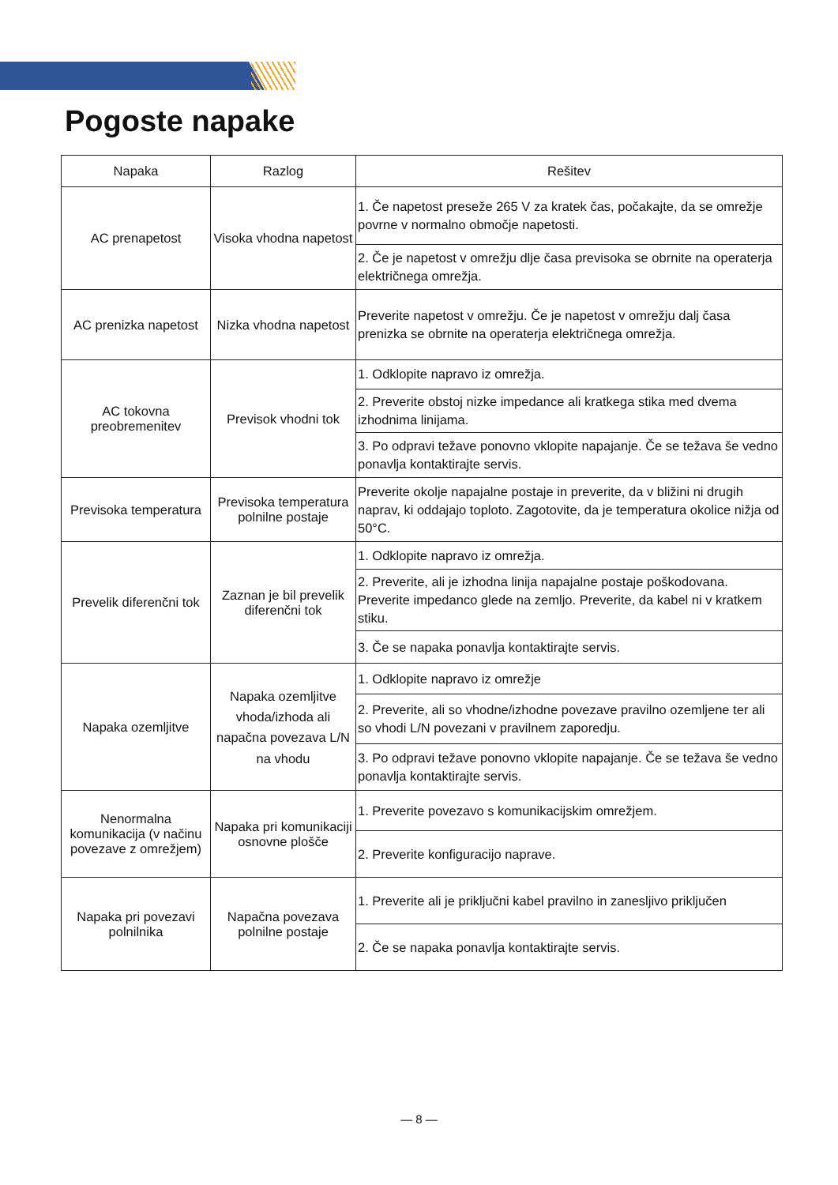Pogoste napake
| Napaka | Razlog | Rešitev |
| --- | --- | --- |
| AC prenapetost | Visoka vhodna napetost | 1. Če napetost preseže 265 V za kratek čas, počakajte, da se omrežje povrne v normalno območje napetosti. |
| | | 2. Če je napetost v omrežju dlje časa previsoka se obrnite na operaterja električnega omrežja. |
| AC prenizka napetost | Nizka vhodna napetost | Preverite napetost v omrežju. Če je napetost v omrežju dalj časa prenizka se obrnite na operaterja električnega omrežja. |
| AC tokovna preobremenitev | Previsok vhodni tok | 1. Odklopite napravo iz omrežja. |
| | | 2. Preverite obstoj nizke impedance ali kratkega stika med dvema izhodnima linijama. |
| | | 3. Po odpravi težave ponovno vklopite napajanje. Če se težava še vedno ponavlja kontaktirajte servis. |
| Previsoka temperatura | Previsoka temperatura polnilne postaje | Preverite okolje napajalne postaje in preverite, da v bližini ni drugih naprav, ki oddajajo toploto. Zagotovite, da je temperatura okolice nižja od 50°C. |
| Prevelik diferenčni tok | Zaznan je bil prevelik diferenčni tok | 1. Odklopite napravo iz omrežja. |
| | | 2. Preverite, ali je izhodna linija napajalne postaje poškodovana. Preverite impedanco glede na zemljo. Preverite, da kabel ni v kratkem stiku. |
| | | 3. Če se napaka ponavlja kontaktirajte servis. |
| Napaka ozemljitve | Napaka ozemljitve vhoda/izhoda ali napačna povezava L/N na vhodu | 1. Odklopite napravo iz omrežje |
| | | 2. Preverite, ali so vhodne/izhodne povezave pravilno ozemljene ter ali so vhodi L/N povezani v pravilnem zaporedju. |
| | | 3. Po odpravi težave ponovno vklopite napajanje. Če se težava še vedno ponavlja kontaktirajte servis. |
| Nenormalna komunikacija (v načinu povezave z omrežjem) | Napaka pri komunikaciji osnovne plošče | 1. Preverite povezavo s komunikacijskim omrežjem. |
| | | 2. Preverite konfiguracijo naprave. |
| Napaka pri povezavi polnilnika | Napačna povezava polnilne postaje | 1. Preverite ali je priključni kabel pravilno in zanesljivo priključen |
| | | 2. Če se napaka ponavlja kontaktirajte servis. |
— 8 —